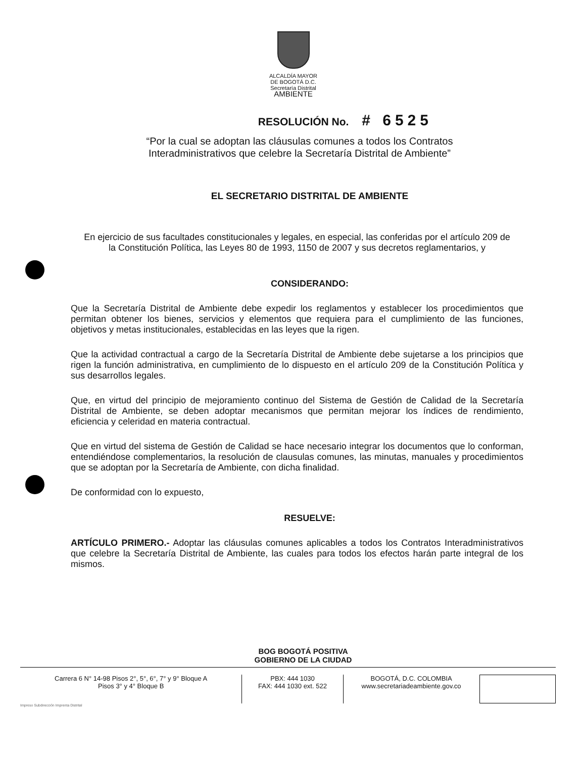ALCALDÍA MAYOR
DE BOGOTÁ D.C.
Secretaría Distrital
AMBIENTE
RESOLUCIÓN No. # 6525
“Por la cual se adoptan las cláusulas comunes a todos los Contratos Interadministrativos que celebre la Secretaría Distrital de Ambiente”
EL SECRETARIO DISTRITAL DE AMBIENTE
En ejercicio de sus facultades constitucionales y legales, en especial, las conferidas por el artículo 209 de la Constitución Política, las Leyes 80 de 1993, 1150 de 2007 y sus decretos reglamentarios, y
CONSIDERANDO:
Que la Secretaría Distrital de Ambiente debe expedir los reglamentos y establecer los procedimientos que permitan obtener los bienes, servicios y elementos que requiera para el cumplimiento de las funciones, objetivos y metas institucionales, establecidas en las leyes que la rigen.
Que la actividad contractual a cargo de la Secretaría Distrital de Ambiente debe sujetarse a los principios que rigen la función administrativa, en cumplimiento de lo dispuesto en el artículo 209 de la Constitución Política y sus desarrollos legales.
Que, en virtud del principio de mejoramiento continuo del Sistema de Gestión de Calidad de la Secretaría Distrital de Ambiente, se deben adoptar mecanismos que permitan mejorar los índices de rendimiento, eficiencia y celeridad en materia contractual.
Que en virtud del sistema de Gestión de Calidad se hace necesario integrar los documentos que lo conforman, entendiéndose complementarios, la resolución de clausulas comunes, las minutas, manuales y procedimientos que se adoptan por la Secretaría de Ambiente, con dicha finalidad.
De conformidad con lo expuesto,
RESUELVE:
ARTÍCULO PRIMERO.- Adoptar las cláusulas comunes aplicables a todos los Contratos Interadministrativos que celebre la Secretaría Distrital de Ambiente, las cuales para todos los efectos harán parte integral de los mismos.
BOG BOGOTÁ POSITIVA
GOBIERNO DE LA CIUDAD
Carrera 6 N° 14-98 Pisos 2°, 5°, 6°, 7° y 9° Bloque A
Pisos 3° y 4° Bloque B
PBX: 444 1030
FAX: 444 1030 ext. 522
BOGOTÁ, D.C. COLOMBIA
www.secretariadeambiente.gov.co
Impreso Subdirección Imprenta Distrital